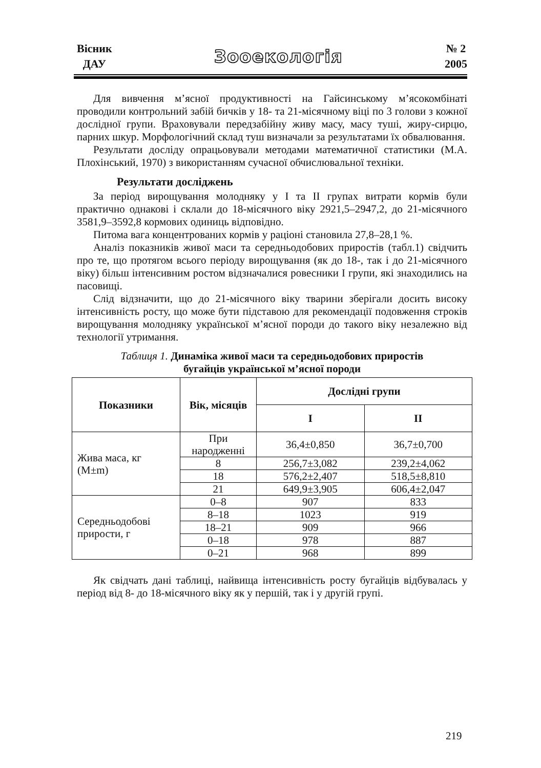Вісник
ДАУ
Зооекологія
№ 2
2005
Для вивчення м’ясної продуктивності на Гайсинському м’ясокомбінаті проводили контрольний забій бичків у 18- та 21-місячному віці по 3 голови з кожної дослідної групи. Враховували передзабійну живу масу, масу туші, жиру-сирцю, парних шкур. Морфологічний склад туш визначали за результатами їх обвалювання.
Результати досліду опрацьовували методами математичної статистики (М.А. Плохінський, 1970) з використанням сучасної обчислювальної техніки.
Результати досліджень
За період вирощування молодняку у І та ІІ групах витрати кормів були практично однакові і склали до 18-місячного віку 2921,5–2947,2, до 21-місячного 3581,9–3592,8 кормових одиниць відповідно.
Питома вага концентрованих кормів у раціоні становила 27,8–28,1 %.
Аналіз показників живої маси та середньодобових приростів (табл.1) свідчить про те, що протягом всього періоду вирощування (як до 18-, так і до 21-місячного віку) більш інтенсивним ростом відзначалися ровесники І групи, які знаходились на пасовищі.
Слід відзначити, що до 21-місячного віку тварини зберігали досить високу інтенсивність росту, що може бути підставою для рекомендації подовження строків вирощування молодняку української м’ясної породи до такого віку незалежно від технології утримання.
Таблиця 1. Динаміка живої маси та середньодобових приростів
бугайців української м’ясної породи
| Показники | Вік, місяців | Дослідні групи | |
| --- | --- | --- | --- |
| | | І | ІІ |
| Жива маса, кг (M±m) | При народженні | 36,4±0,850 | 36,7±0,700 |
| | 8 | 256,7±3,082 | 239,2±4,062 |
| | 18 | 576,2±2,407 | 518,5±8,810 |
| | 21 | 649,9±3,905 | 606,4±2,047 |
| Середньодобові прирости, г | 0–8 | 907 | 833 |
| | 8–18 | 1023 | 919 |
| | 18–21 | 909 | 966 |
| | 0–18 | 978 | 887 |
| | 0–21 | 968 | 899 |
Як свідчать дані таблиці, найвища інтенсивність росту бугайців відбувалась у період від 8- до 18-місячного віку як у першій, так і у другій групі.
219